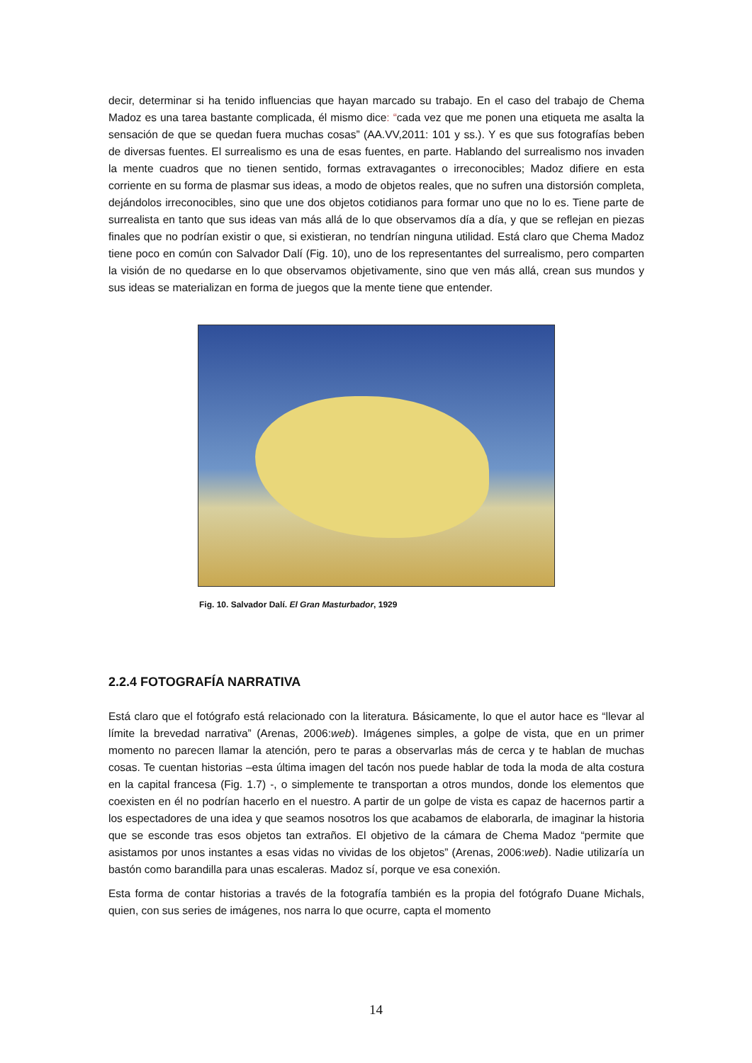decir, determinar si ha tenido influencias que hayan marcado su trabajo. En el caso del trabajo de Chema Madoz es una tarea bastante complicada, él mismo dice: “cada vez que me ponen una etiqueta me asalta la sensación de que se quedan fuera muchas cosas” (AA.VV,2011: 101 y ss.). Y es que sus fotografías beben de diversas fuentes. El surrealismo es una de esas fuentes, en parte. Hablando del surrealismo nos invaden la mente cuadros que no tienen sentido, formas extravagantes o irreconocibles; Madoz difiere en esta corriente en su forma de plasmar sus ideas, a modo de objetos reales, que no sufren una distorsión completa, dejándolos irreconocibles, sino que une dos objetos cotidianos para formar uno que no lo es. Tiene parte de surrealista en tanto que sus ideas van más allá de lo que observamos día a día, y que se reflejan en piezas finales que no podrían existir o que, si existieran, no tendrían ninguna utilidad. Está claro que Chema Madoz tiene poco en común con Salvador Dalí (Fig. 10), uno de los representantes del surrealismo, pero comparten la visión de no quedarse en lo que observamos objetivamente, sino que ven más allá, crean sus mundos y sus ideas se materializan en forma de juegos que la mente tiene que entender.
Fig. 10. Salvador Dalí. El Gran Masturbador, 1929
2.2.4 FOTOGRAFÍA NARRATIVA
Está claro que el fotógrafo está relacionado con la literatura. Básicamente, lo que el autor hace es “llevar al límite la brevedad narrativa” (Arenas, 2006:web). Imágenes simples, a golpe de vista, que en un primer momento no parecen llamar la atención, pero te paras a observarlas más de cerca y te hablan de muchas cosas. Te cuentan historias –esta última imagen del tacón nos puede hablar de toda la moda de alta costura en la capital francesa (Fig. 1.7) -, o simplemente te transportan a otros mundos, donde los elementos que coexisten en él no podrían hacerlo en el nuestro. A partir de un golpe de vista es capaz de hacernos partir a los espectadores de una idea y que seamos nosotros los que acabamos de elaborarla, de imaginar la historia que se esconde tras esos objetos tan extraños. El objetivo de la cámara de Chema Madoz “permite que asistamos por unos instantes a esas vidas no vividas de los objetos” (Arenas, 2006:web). Nadie utilizaría un bastón como barandilla para unas escaleras. Madoz sí, porque ve esa conexión.
Esta forma de contar historias a través de la fotografía también es la propia del fotógrafo Duane Michals, quien, con sus series de imágenes, nos narra lo que ocurre, capta el momento
14